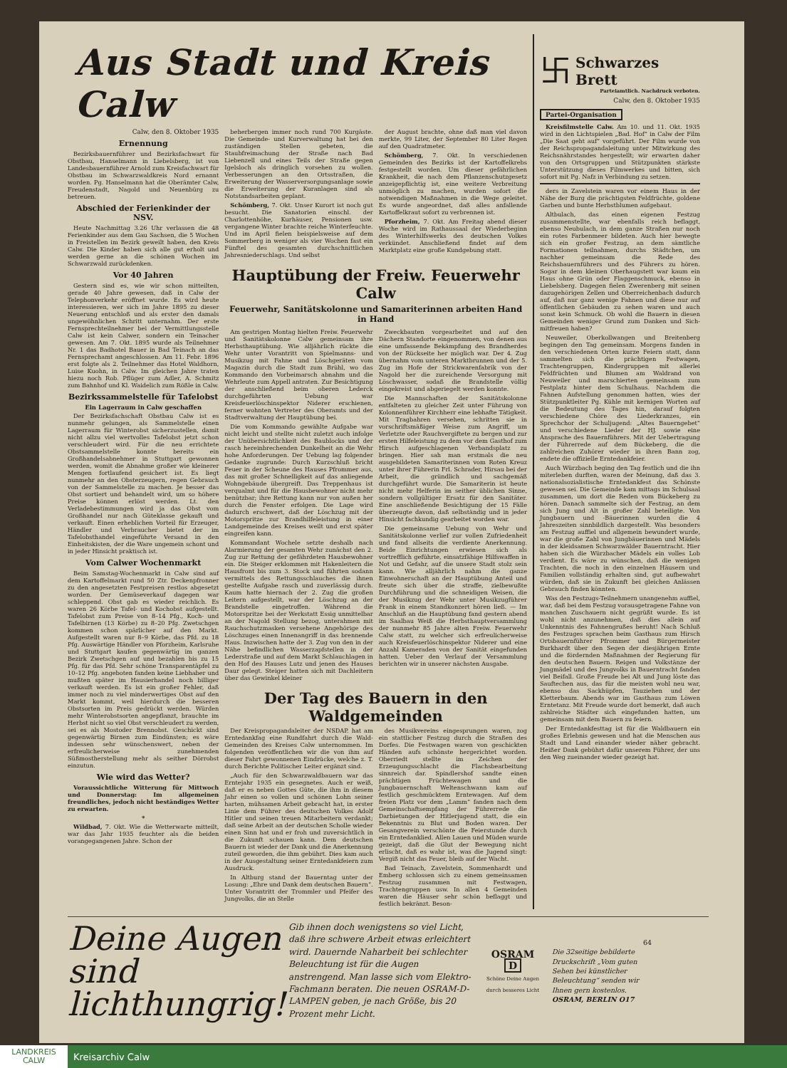Aus Stadt und Kreis Calw
Calw, den 8. Oktober 1935
Ernennung
Bezirksbauernführer und Bezirksfachwart für Obstbau, Hanselmann in Liebelsberg, ist von Landesbauernführer Arnold zum Kreisfachwart für Obstbau im Schwarzwaldkreis Nord ernannt worden. Pg. Hanselmann hat die Oberämter Calw, Freudenstadt, Nagold und Neuenbürg zu betreuen.
Abschied der Ferienkinder der NSV.
Heute Nachmittag 3.26 Uhr verlassen die 48 Ferienkinder aus dem Gau Sachsen, die 5 Wochen in Freistellen im Bezirk geweilt haben, den Kreis Calw. Die Kinder haben sich alle gut erholt und werden gerne an die schönen Wochen im Schwarzwald zurückdenken.
Vor 40 Jahren
Gestern sind es, wie wir schon mitteilten, gerade 40 Jahre gewesen, daß in Calw der Telephonverkehr eröffnet wurde. Es wird heute interessieren, wer sich im Jahre 1895 zu dieser Neuerung entschloß und als erster den damals ungewöhnlichen Schritt unternahm. Der erste Fernsprechteilnehmer bei der Vermittlungsstelle Calw ist kein Calwer, sondern ein Teinacher gewesen. Am 7. Okt. 1895 wurde als Teilnehmer Nr. 1 das Badhotel Bauer in Bad Teinach an das Fernsprechamt angeschlossen. Am 11. Febr. 1896 erst folgte als 2. Teilnehmer das Hotel Waldhorn, Luise Kuohn, in Calw. Im gleichen Jahre traten hiezu noch Rob. Pflüger zum Adler, A. Schmitz zum Bahnhof und Kl. Waidelich zum Rößle in Calw.
Bezirkssammelstelle für Tafelobst
Ein Lagerraum in Calw geschaffen
Der Bezirksfachschaft Obstbau Calw ist es nunmehr gelungen, als Sammelstelle einen Lagerraum für Winterobst sicherzustellen, damit nicht allzu viel wertvolles Tafelobst jetzt schon verschleudert wird. Für die neu errichtete Obstsammelstelle konnte bereits ein Großhandelsabnehmer in Stuttgart gewonnen werden, womit die Abnahme großer wie kleinerer Mengen fortlaufend gesichert ist. Es liegt nunmehr an den Obsterzeugern, regen Gebrauch von der Sammelstelle zu machen. Je besser das Obst sortiert und behandelt wird, um so höhere Preise können erlöst werden. Lt. den Verladebestimmungen wird ja das Obst vom Großhandel nur nach Güteklasse gekauft und verkauft. Einen erheblichen Vorteil für Erzeuger, Händler und Verbraucher bietet der im Tafelobsthandel eingeführte Versand in den Einheitskisten, der die Ware ungemein schont und in jeder Hinsicht praktisch ist.
Vom Calwer Wochenmarkt
Beim Samstag-Wochenmarkt in Calw sind auf dem Kartoffelmarkt rund 50 Ztr. Deckenpfronner zu den angesetzten Festpreisen restlos abgesetzt worden. Der Gemüseverkauf dagegen war schleppend. Obst gab es wieder reichlich. Es waren 26 Körbe Tafel- und Kochobst aufgestellt. Tafelobst zum Preise von 8–14 Pfg., Koch- und Tafelbirnen (13 Körbe) zu 8–20 Pfg. Zwetschgen kommen schon spärlicher auf den Markt. Aufgestellt waren nur 8–9 Körbe, das Pfd. zu 18 Pfg. Auswärtige Händler von Pforzheim, Karlsruhe und Stuttgart kaufen gegenwärtig im ganzen Bezirk Zwetschgen auf und bezahlen bis zu 15 Pfg. für das Pfd. Sehr schöne Transparentäpfel zu 10–12 Pfg. angeboten fanden keine Liebhaber und mußten später im Hausierhandel noch billiger verkauft werden. Es ist ein großer Fehler, daß immer noch zu viel minderwertiges Obst auf den Markt kommt, weil hierdurch die besseren Obstsorten im Preis gedrückt werden. Würden mehr Winterobstsorten angepflanzt, brauchte im Herbst nicht so viel Obst verschleudert zu werden, sei es als Mostoder Brennobst. Geschickt sind gegenwärtig Birnen zum Eindünsten; es wäre indessen sehr wünschenswert, neben der erfreulicherweise zunehmenden Süßmostherstellung mehr als seither Dörrobst einzutun.
Wie wird das Wetter?
Voraussichtliche Witterung für Mittwoch und Donnerstag: Im allgemeinen freundliches, jedoch nicht beständiges Wetter zu erwarten.
*
Wildbad, 7. Okt. Wie die Wetterwarte mitteilt, war das Jahr 1935 feuchter als die beiden vorangegangenen Jahre. Schon der
beherbergen immer noch rund 700 Kurgäste. Die Gemeinde- und Kurverwaltung hat bei den zuständigen Stellen gebeten, die Staubfreimachung der Straße nach Bad Liebenzell und eines Teils der Straße gegen Igelsloch als dringlich vorsehen zu wollen. Verbesserungen an den Ortsstraßen, die Erweiterung der Wasserversorgungsanlage sowie die Erweiterung der Kuranlagen sind als Notstandsarbeiten geplant.
Schömberg, 7. Okt. Unser Kurort ist noch gut besucht. Die Sanatorien einschl. der Charlottenhöhe, Kurhäuser, Pensionen usw. vergangene Winter brachte reiche Winterfeuchte. Und im April fielen beispielsweise auf dem Sommerberg in weniger als vier Wochen fast ein Fünftel des gesamten durchschnittlichen Jahresniederschlags. Und selbst
der August brachte, ohne daß man viel davon merkte, 99 Liter, der September 80 Liter Regen auf den Quadratmeter.
Schömberg, 7. Okt. In verschiedenen Gemeinden des Bezirks ist der Kartoffelkrebs festgestellt worden. Um dieser gefährlichen Krankheit, die nach dem Pflanzenschutzgesetz anzeigepflichtig ist, eine weitere Verbreitung unmöglich zu machen, wurden sofort die notwendigen Maßnahmen in die Wege geleitet. Es wurde angeordnet, daß alles anfallende Kartoffelkraut sofort zu verbrennen ist.
Pforzheim, 7. Okt. Am Freitag abend dieser Woche wird im Rathaussaal der Wiederbeginn des Winterhilfswerks des deutschen Volkes verkündet. Anschließend findet auf dem Marktplatz eine große Kundgebung statt.
Hauptübung der Freiw. Feuerwehr Calw
Feuerwehr, Sanitätskolonne und Samariterinnen arbeiten Hand in Hand
Am gestrigen Montag hielten Freiw. Feuerwehr und Sanitätskolonne Calw gemeinsam ihre Herbsthauptübung. Wie alljährlich rückte die Wehr unter Vorantritt von Spielmanns- und Musikzug mit Fahne und Löschgeräten vom Magazin durch die Stadt zum Brühl, wo das Kommando den Vorbeimarsch abnahm und die Wehrleute zum Appell antraten. Zur Besichtigung der anschließend beim oberen Lederck durchgeführten Uebung war Kreisfeuerlöschinspektor Niderer erschienen, ferner wohnten Vertreter des Oberamts und der Stadtverwaltung der Hauptübung bei.
Die vom Kommando gewählte Aufgabe war nicht leicht und stellte nicht zuletzt auch infolge der Unübersichtlichkeit des Baublocks und der rasch hereinbrechenden Dunkelheit an die Wehr hohe Anforderungen. Der Uebung lag folgender Gedanke zugrunde: Durch Kurzschluß bricht Feuer in der Scheune des Hauses Pfrommer aus, das mit großer Schnelligkeit auf das anliegende Wohngebäude übergreift. Das Treppenhaus ist verqualmt und für die Hausbewohner nicht mehr benützbar; ihre Rettung kann nur von außen her durch die Fenster erfolgen. Die Lage wird dadurch erschwert, daß der Löschzug mit der Motorspritze zur Brandhilfeleistung in einer Landgemeinde des Kreises weilt und erst später eingreifen kann.
Kommandant Wochele setzte deshalb nach Alarmierung der gesamten Wehr zunächst den 2. Zug zur Rettung der gefährdeten Hausbewohner ein. Die Steiger erklommen mit Hakenleitern die Hausfront bis zum 3. Stock und führten sodann vermittels des Rettungsschlauches die ihnen gestellte Aufgabe rasch und zuverlässig durch. Kaum hatte hiernach der 2. Zug die großen Leitern aufgestellt, war der Löschzug an der Brandstelle eingetroffen. Während die Motorspritze bei der Werkstatt Essig unmittelbar an der Nagold Stellung bezog, unterahmen mit Rauchschutzmasken versehene Angehörige des Löschzuges einen Innenangriff in das brennende Haus. Inzwischen hatte der 3. Zug von den in der Nähe befindlichen Wasserzapfstellen in der Lederstraße und auf dem Markt Schlauchlagen in den Hof des Hauses Lutz und jenen des Hauses Daur gelegt. Steiger hatten sich mit Dachleitern über das Gewinkel kleiner
Zweckbauten vorgearbeitet und auf den Dächern Standorte eingenommen, von denen aus eine umfassende Bekämpfung des Brandherdes von der Rückseite her möglich war. Der 4. Zug übernahm vom unteren Marktbrunnen und der 5. Zug im Hofe der Strickwarenfabrik von der Nagold her die zureichende Versorgung mit Löschwasser, sodaß die Brandstelle völlig eingekreist und abgeriegelt werden konnte.
Die Mannschaften der Sanitätskolonne entfalteten zu gleicher Zeit unter Führung von Kolonnenführer Kirchherr eine lebhafte Tätigkeit. Mit Tragbahren versehen, schritten sie in vorschriftsmäßiger Weise zum Angriff, um Verletzte oder Rauchvergiftete zu bergen und zur ersten Hilfeleistung zu dem vor dem Gasthof zum Hirsch aufgeschlagenen Verbandsplatz zu bringen. Hier sah man erstmals die neu ausgebildeten Samariterinnen vom Roten Kreuz unter ihrer Führerin Frl. Schrader, Hirsau bei der Arbeit, die gründlich und sachgemäß durchgeführt wurde. Die Samariterin ist heute nicht mehr Helferin im seither üblichen Sinne, sondern vollgültiger Ersatz für den Sanitäter. Eine anschließende Besichtigung der 15 Fälle überzeugte davon, daß selbständig und in jeder Hinsicht fachkundig gearbeitet worden war.
Die gemeinsame Uebung von Wehr und Sanitätskolonne verlief zur vollen Zufriedenheit und fand allseits die verdiente Anerkennung. Beide Einrichtungen erwiesen sich als vortrefflich geführte, einsatzfähige Hilfswaffen in Not und Gefahr, auf die unsere Stadt stolz sein kann. Wie alljährlich nahm die ganze Einwohnerschaft an der Hauptübung Anteil und freute sich über die straffe, zielbewußte Durchführung und die schneidigen Weisen, die der Musikzug der Wehr unter Musikzugführer Frank in einem Standkonzert hören ließ. — Im Anschluß an die Hauptübung fand gestern abend im Saalbau Weiß die Herbsthauptversammlung der nunmehr 85 Jahre alten Freiw. Feuerwehr Calw statt, zu welcher sich erfreulicherweise auch Kreisfeuerlöschinspektor Niderer und eine Anzahl Kameraden von der Sanität eingefunden hatten. Ueber den Verlauf der Versammlung berichten wir in unserer nächsten Ausgabe.
Der Tag des Bauern in den Waldgemeinden
Der Kreispropagandaleiter der NSDAP. hat am Erntedankfag eine Rundfahrt durch die Wald-Gemeinden des Kreises Calw unternommen. Im folgenden veröffentlichen wir die von ihm auf dieser Fahrt gewonnenen Eindrücke, welche z. T. durch Berichte Politischer Leiter ergänzt sind.
„Auch für den Schwarzwaldbauern war das Erntejahr 1935 ein gesegnetes. Auch er weiß, daß er es neben Gottes Güte, die ihm in diesem Jahr einen so vollen und schönen Lohn seiner harten, mühsamen Arbeit gebracht hat, in erster Linie dem Führer des deutschen Volkes Adolf Hitler und seinen treuen Mitarbeitern verdankt; daß seine Arbeit an der deutschen Scholle wieder einen Sinn hat und er froh und zuversichtlich in die Zukunft schauen kann. Dem deutschen Bauern ist wieder der Dank und die Anerkennung zuteil geworden, die ihm gebührt. Dies kam auch in der Ausgestaltung seiner Erntedankfeiern zum Ausdruck.
In Altburg stand der Bauerntag unter der Losung: „Ehre und Dank dem deutschen Bauern“. Unter Vorantritt der Trommler und Pfeifer des Jungvolks, die an Stelle
des Musikvereins eingesprungen waren, zog ein stattlicher Festzug durch die Straßen des Dorfes. Die Festwagen waren von geschickten Händen aufs schönste hergerichtet worden. Oberriedt stellte im Zeichen der Erzeugungsschlacht die Flachsbearbeitung sinnreich dar. Spindlershof sandte einen prächtigen Früchtewagen und die Jungbauernschaft Weltenschwann kam auf festlich geschmücktem Erntewagen. Auf dem freien Platz vor dem „Lamm“ fanden nach dem Gemeinschaftsempfang der Führerrede die Darbietungen der Hitlerjugend statt, die ein Bekenntnis zu Blut und Boden waren. Der Gesangverein verschönte die Feierstunde durch ein Erntedanklied. Allen Lauen und Müden wurde gezeigt, daß die Glut der Bewegung nicht erlischt, daß es wahr ist, was die Jugend singt: Vergiß nicht das Feuer, bleib auf der Wacht.
Bad Teinach, Zavelstein, Sommenhardt und Emberg schlossen sich zu einem gemeinsamen Festzug zusammen mit Festwagen, Trachtengruppen usw. In allen 4 Gemeinden waren die Häuser sehr schön beflaggt und festlich bekränzt. Beson-
卐 Schwarzes Brett
Parteiamtlich. Nachdruck verboten.
Calw, den 8. Oktober 1935
Partei-Organisation
Kreisfilmstelle Calw. Am 10. und 11. Okt. 1935 wird in den Lichtspielen „Bad. Hof“ in Calw der Film „Die Saat geht auf“ vorgeführt. Der Film wurde von der Reichspropagandaleitung unter Mitwirkung des Reichsnährstandes hergestellt; wir erwarten daher von den Ortsgruppen und Stützpunkten stärkste Unterstützung dieses Filmwerkes und bitten, sich sofort mit Pg. Nafz in Verbindung zu setzen.
ders in Zavelstein waren vor einem Haus in der Nähe der Burg die prächtigsten Feldfrüchte, goldene Garben und bunte Herbstblumen aufgebaut.
Altbulach, das einen eigenen Festzug zusammenstellte, war ebenfalls reich beflaggt, ebenso Neubulach, in dem ganze Straßen nur noch ein rotes Farbenmeer bildeten. Auch hier bewegte sich ein großer Festzug, an dem sämtliche Formationen teilnahmen, durchs Städtchen, um nachher gemeinsam die Rede des Reichsbauernführers und des Führers zu hören. Sogar in dem kleinen Oberhaugstett war kaum ein Haus ohne Grün oder Flaggenschmuck, ebenso in Liebelsberg. Dagegen fielen Zwerenberg mit seinen dazugehörigen Zellen und Oberreichenbach dadurch auf, daß nur ganz wenige Fahnen und diese nur auf öffentlichen Gebäuden zu sehen waren und auch sonst kein Schmuck. Ob wohl die Bauern in diesen Gemeinden weniger Grund zum Danken und Sich-mitfreuen haben?
Neuweiler, Oberkollwangen und Breitenberg begingen den Tag gemeinsam. Morgens fanden in den verschiedenen Orten kurze Feiern statt, dann sammelten sich die prächtigen Festwagen, Trachtengruppen, Kindergruppen mit allerlei Feldfrüchten und Blumen am Waldrand von Neuweiler und marschierten gemeinsam zum Festplatz hinter dem Schulhaus. Nachdem die Fahnen Aufstellung genommen hatten, wies der Stützpunktleiter Pg. Kühle mit kernigen Worten auf die Bedeutung des Tages hin, darauf folgten verschiedene Chöre des Liederkranzes, ein Sprechchor der Schuljugend: „Altes Bauerngebet“ und verschiedene Lieder der HJ. sowie eine Ansprache des Bauernführers. Mit der Uebertragung der Führerrede auf dem Bückeberg, die die zahlreichen Zuhörer wieder in ihren Bann zog, endete die offizielle Erntedankfeier.
Auch Würzbach beging den Tag festlich und die ihn miterleben durften, waren der Meinung, daß das 3. nationalsozialistische Erntedankfest das Schönste gewesen sei. Die Gemeinde kam mittags im Schulsaal zusammen, um dort die Reden vom Bückeberg zu hören. Danach sammelte sich der Festzug, an dem sich Jung und Alt in großer Zahl beteiligte. Von Jungbauern und -Bäuerinnen wurden die 4 Jahreszeiten sinnbildlich dargestellt. Was besonders am Festzug auffiel und allgemein bewundert wurde, war die große Zahl von Jungbäuerinnen und Mädels in der kleidsamen Schwarzwälder Bauerntracht. Hier haben sich die Würzbacher Mädels ein volles Lob verdient. Es wäre zu wünschen, daß die wenigen Trachten, die noch in den einzelnen Häusern und Familien vollständig erhalten sind, gut aufbewahrt würden, daß sie in Zukunft bei gleichen Anlässen Gebrauch finden könnten.
Was den Festzugs-Teilnehmern unangenehm auffiel, war, daß bei dem Festzug vorausgetragene Fahne von manchen Zuschauern nicht gegrüßt wurde. Es ist wohl nicht anzunehmen, daß dies allein auf Unkenntnis des Fahnengrußes beruht! Nach Schluß des Festzuges sprachen beim Gasthaus zum Hirsch Ortsbauernführer Pfrommer und Bürgermeister Burkhardt über den Segen der diesjährigen Ernte und die fördernden Maßnahmen der Regierung für den deutschen Bauern. Reigen und Volkstänze der Jungmädel und des Jungvolks in Bauerntracht fanden viel Beifall. Große Freude bei Alt und Jung löste das Sauftechen aus, das für die meisten wohl neu war, ebenso das Sackhüpfen, Tauziehen und der Kletterbaum. Abends war im Gasthaus zum Löwen Erntetanz. Mit Freude wurde dort bemerkt, daß auch zahlreiche Städter sich eingefunden hatten, um gemeinsam mit dem Bauern zu feiern.
Der Erntedankfesttag ist für die Waldbauern ein großes Erlebnis gewesen und hat die Menschen aus Stadt und Land einander wieder näher gebracht. Heißer Dank gebührt dafür unserem Führer, der uns den Weg zueinander wieder gezeigt hat.
Deine Augen sind lichthungrig!
Gib ihnen doch wenigstens so viel Licht, daß ihre schwere Arbeit etwas erleichtert wird. Dauernde Naharbeit bei schlechter Beleuchtung ist für die Augen anstrengend. Man lasse sich vom Elektro-Fachmann beraten. Die neuen OSRAM-D-LAMPEN geben, je nach Größe, bis 20 Prozent mehr Licht.
OSRAM
D
Schöne Deine Augen durch besseres Licht
64
Die 32seitige bebilderte Druckschrift „Vom guten Sehen bei künstlicher Beleuchtung“ senden wir Ihnen gern kostenlos.
OSRAM, BERLIN O17
LANDKREIS
CALW
Kreisarchiv Calw